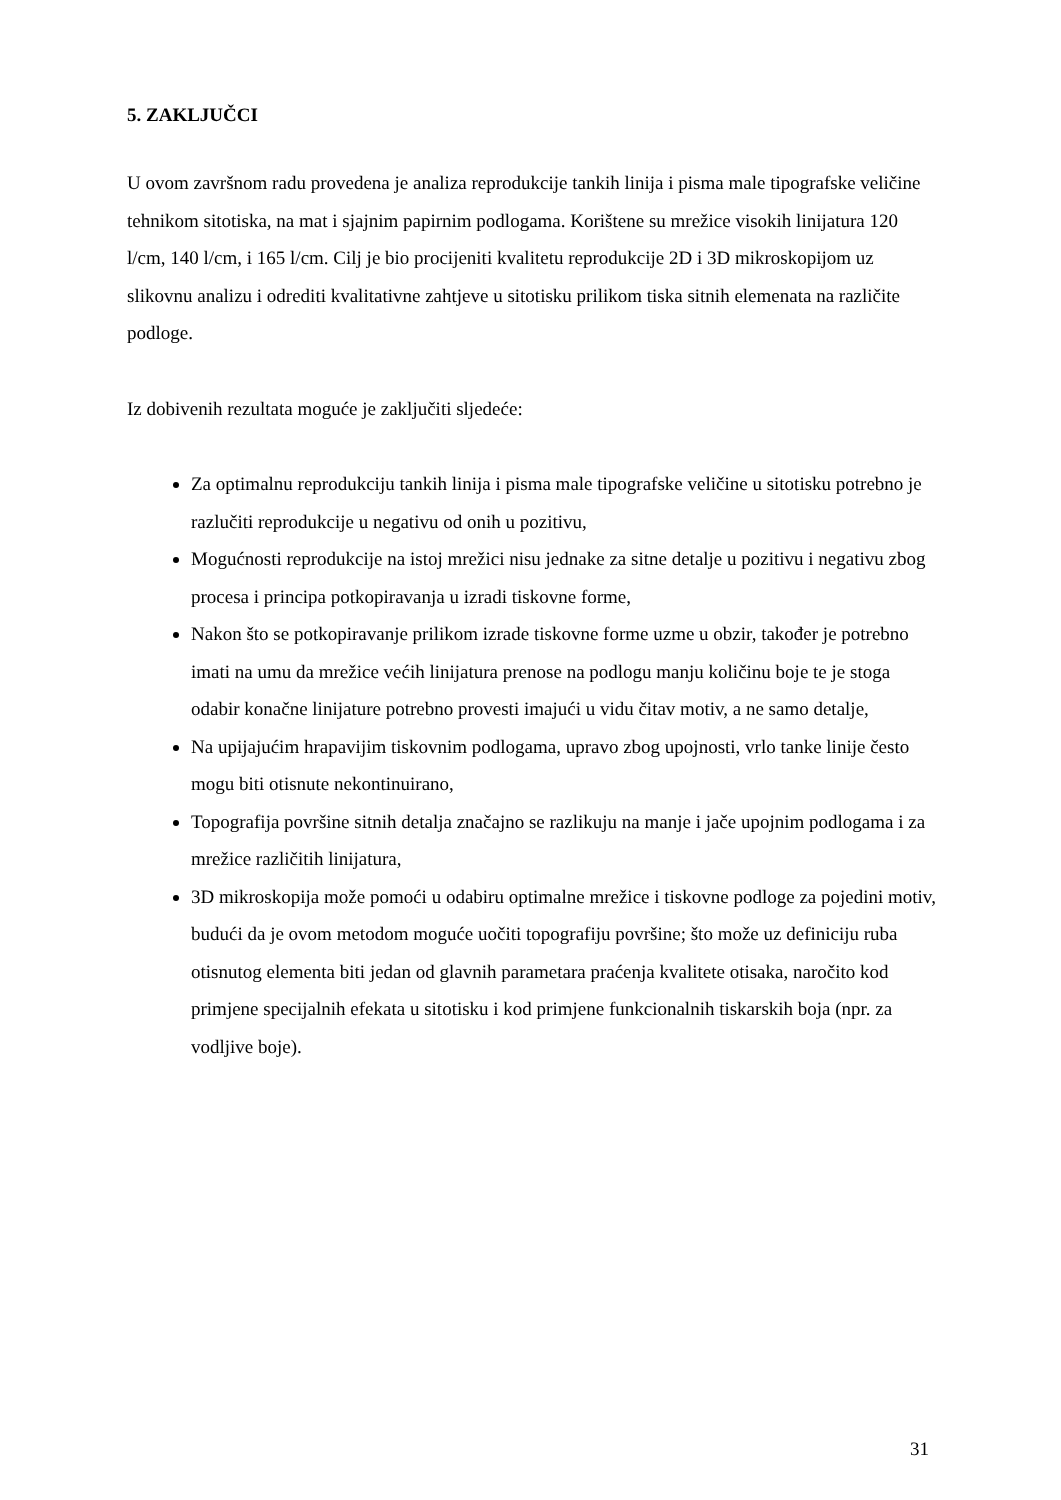5. ZAKLJUČCI
U ovom završnom radu provedena je analiza reprodukcije tankih linija i pisma male tipografske veličine tehnikom sitotiska, na mat i sjajnim papirnim podlogama. Korištene su mrežice visokih linijatura 120 l/cm, 140 l/cm, i 165 l/cm. Cilj je bio procijeniti kvalitetu reprodukcije 2D i 3D mikroskopijom uz slikovnu analizu i odrediti kvalitativne zahtjeve u sitotisku prilikom tiska sitnih elemenata na različite podloge.
Iz dobivenih rezultata moguće je zaključiti sljedeće:
Za optimalnu reprodukciju tankih linija i pisma male tipografske veličine u sitotisku potrebno je razlučiti reprodukcije u negativu od onih u pozitivu,
Mogućnosti reprodukcije na istoj mrežici nisu jednake za sitne detalje u pozitivu i negativu zbog procesa i principa potkopiravanja u izradi tiskovne forme,
Nakon što se potkopiravanje prilikom izrade tiskovne forme uzme u obzir, također je potrebno imati na umu da mrežice većih linijatura prenose na podlogu manju količinu boje te je stoga odabir konačne linijature potrebno provesti imajući u vidu čitav motiv, a ne samo detalje,
Na upijajućim hrapavijim tiskovnim podlogama, upravo zbog upojnosti, vrlo tanke linije često mogu biti otisnute nekontinuirano,
Topografija površine sitnih detalja značajno se razlikuju na manje i jače upojnim podlogama i za mrežice različitih linijatura,
3D mikroskopija može pomoći u odabiru optimalne mrežice i tiskovne podloge za pojedini motiv, budući da je ovom metodom moguće uočiti topografiju površine; što može uz definiciju ruba otisnutog elementa biti jedan od glavnih parametara praćenja kvalitete otisaka, naročito kod primjene specijalnih efekata u sitotisku i kod primjene funkcionalnih tiskarskih boja (npr. za vodljive boje).
31